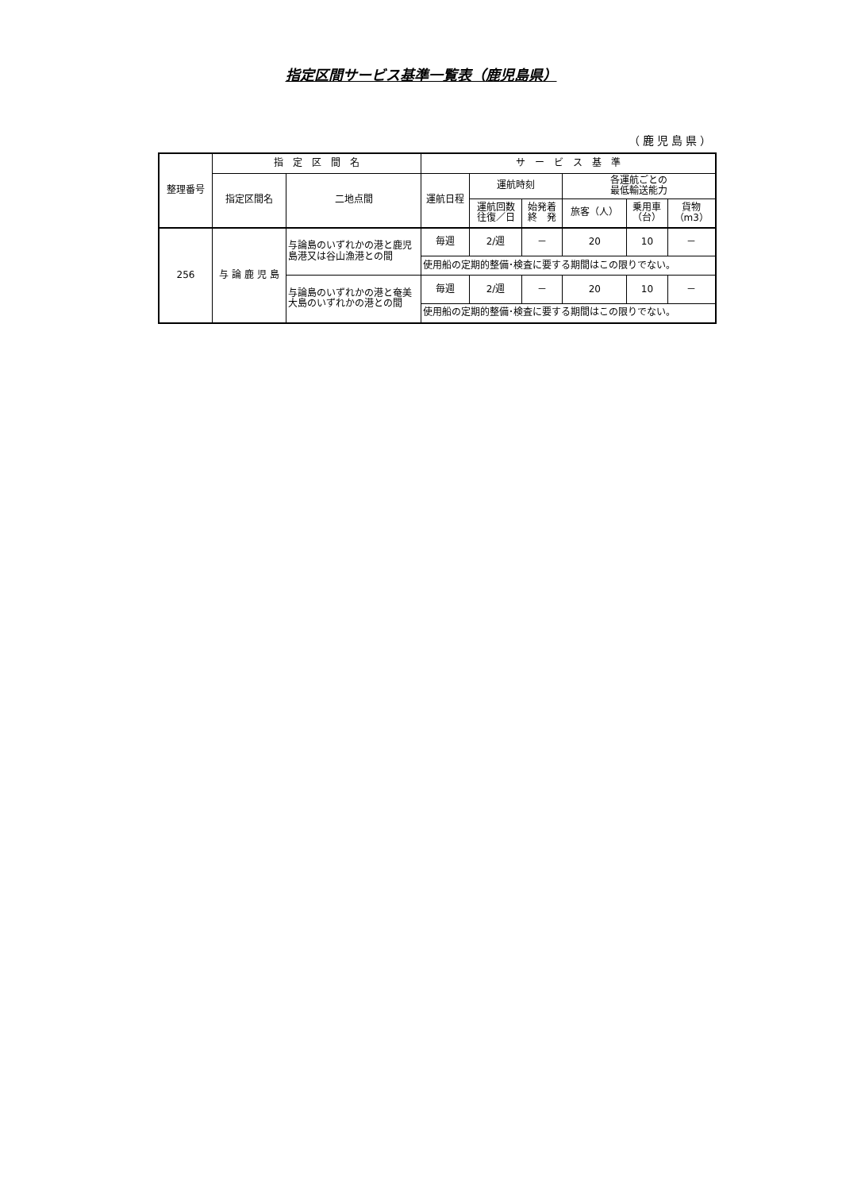指定区間サービス基準一覧表（鹿児島県）
（鹿児島県）
| 整理番号 | 指 定 区 間 名 | | サ ー ビ ス 基 準 | | | | | |
| --- | --- | --- | --- | --- | --- | --- | --- | --- |
| | 指定区間名 | 二地点間 | 運航日程 | 運航時刻 | | 各運航ごとの 最低輸送能力 | | |
| | | | | 運航回数 往復／日 | 始発着 終 発 | 旅客（人） | 乗用車 （台） | 貨物 （m3） |
| 256 | 与 論 鹿 児 島 | 与論島のいずれかの港と鹿児島港又は谷山漁港との間 | 毎週 | 2/週 | － | 20 | 10 | － |
| | | | 使用船の定期的整備･検査に要する期間はこの限りでない。 | | | | | |
| | | 与論島のいずれかの港と奄美大島のいずれかの港との間 | 毎週 | 2/週 | － | 20 | 10 | － |
| | | | 使用船の定期的整備･検査に要する期間はこの限りでない。 | | | | | |